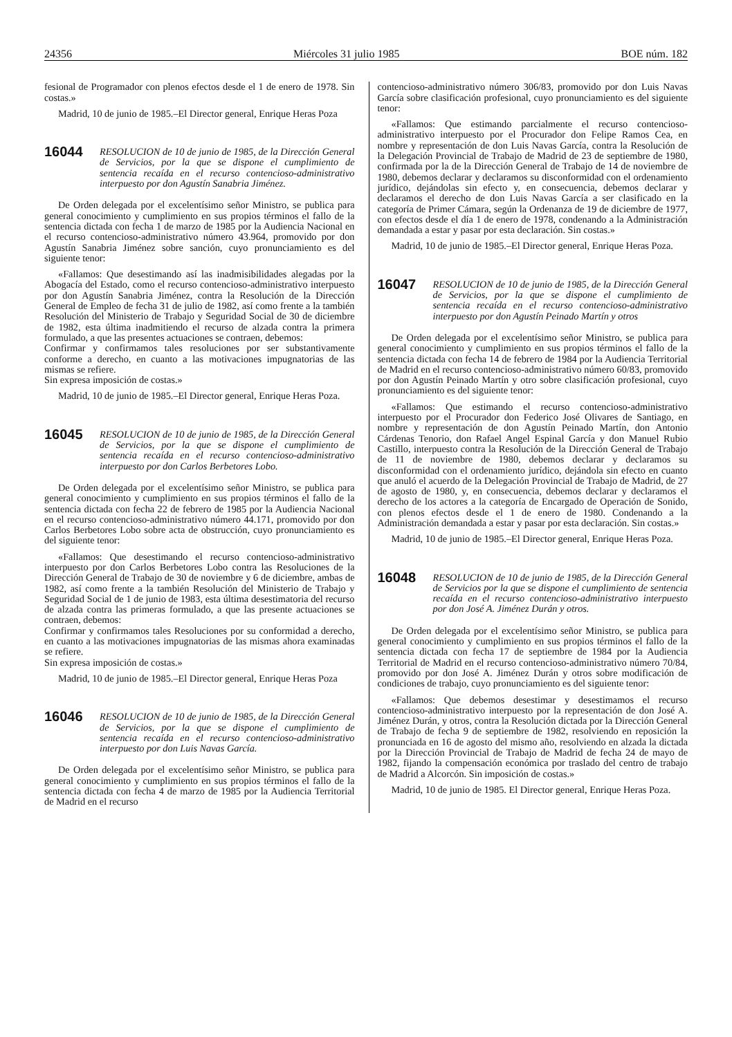24356 Miércoles 31 julio 1985 BOE núm. 182
fesional de Programador con plenos efectos desde el 1 de enero de 1978. Sin costas.»
Madrid, 10 de junio de 1985.–El Director general, Enrique Heras Poza
16044
RESOLUCION de 10 de junio de 1985, de la Dirección General de Servicios, por la que se dispone el cumplimiento de sentencia recaída en el recurso contencioso-administrativo interpuesto por don Agustín Sanabria Jiménez.
De Orden delegada por el excelentísimo señor Ministro, se publica para general conocimiento y cumplimiento en sus propios términos el fallo de la sentencia dictada con fecha 1 de marzo de 1985 por la Audiencia Nacional en el recurso contencioso-administrativo número 43.964, promovido por don Agustín Sanabria Jiménez sobre sanción, cuyo pronunciamiento es del siguiente tenor:
«Fallamos: Que desestimando así las inadmisibilidades alegadas por la Abogacía del Estado, como el recurso contencioso-administrativo interpuesto por don Agustín Sanabria Jiménez, contra la Resolución de la Dirección General de Empleo de fecha 31 de julio de 1982, así como frente a la también Resolución del Ministerio de Trabajo y Seguridad Social de 30 de diciembre de 1982, esta última inadmitiendo el recurso de alzada contra la primera formulado, a que las presentes actuaciones se contraen, debemos:
Confirmar y confirmamos tales resoluciones por ser substantivamente conforme a derecho, en cuanto a las motivaciones impugnatorias de las mismas se refiere.
Sin expresa imposición de costas.»
Madrid, 10 de junio de 1985.–El Director general, Enrique Heras Poza.
16045
RESOLUCION de 10 de junio de 1985, de la Dirección General de Servicios, por la que se dispone el cumplimiento de sentencia recaída en el recurso contencioso-administrativo interpuesto por don Carlos Berbetores Lobo.
De Orden delegada por el excelentísimo señor Ministro, se publica para general conocimiento y cumplimiento en sus propios términos el fallo de la sentencia dictada con fecha 22 de febrero de 1985 por la Audiencia Nacional en el recurso contencioso-administrativo número 44.171, promovido por don Carlos Berbetores Lobo sobre acta de obstrucción, cuyo pronunciamiento es del siguiente tenor:
«Fallamos: Que desestimando el recurso contencioso-administrativo interpuesto por don Carlos Berbetores Lobo contra las Resoluciones de la Dirección General de Trabajo de 30 de noviembre y 6 de diciembre, ambas de 1982, así como frente a la también Resolución del Ministerio de Trabajo y Seguridad Social de 1 de junio de 1983, esta última desestimatoria del recurso de alzada contra las primeras formulado, a que las presente actuaciones se contraen, debemos:
Confirmar y confirmamos tales Resoluciones por su conformidad a derecho, en cuanto a las motivaciones impugnatorias de las mismas ahora examinadas se refiere.
Sin expresa imposición de costas.»
Madrid, 10 de junio de 1985.–El Director general, Enrique Heras Poza
16046
RESOLUCION de 10 de junio de 1985, de la Dirección General de Servicios, por la que se dispone el cumplimiento de sentencia recaída en el recurso contencioso-administrativo interpuesto por don Luis Navas García.
De Orden delegada por el excelentísimo señor Ministro, se publica para general conocimiento y cumplimiento en sus propios términos el fallo de la sentencia dictada con fecha 4 de marzo de 1985 por la Audiencia Territorial de Madrid en el recurso
contencioso-administrativo número 306/83, promovido por don Luis Navas García sobre clasificación profesional, cuyo pronunciamiento es del siguiente tenor:
«Fallamos: Que estimando parcialmente el recurso contencioso-administrativo interpuesto por el Procurador don Felipe Ramos Cea, en nombre y representación de don Luis Navas García, contra la Resolución de la Delegación Provincial de Trabajo de Madrid de 23 de septiembre de 1980, confirmada por la de la Dirección General de Trabajo de 14 de noviembre de 1980, debemos declarar y declaramos su disconformidad con el ordenamiento jurídico, dejándolas sin efecto y, en consecuencia, debemos declarar y declaramos el derecho de don Luis Navas García a ser clasificado en la categoría de Primer Cámara, según la Ordenanza de 19 de diciembre de 1977, con efectos desde el día 1 de enero de 1978, condenando a la Administración demandada a estar y pasar por esta declaración. Sin costas.»
Madrid, 10 de junio de 1985.–El Director general, Enrique Heras Poza.
16047
RESOLUCION de 10 de junio de 1985, de la Dirección General de Servicios, por la que se dispone el cumplimiento de sentencia recaída en el recurso contencioso-administrativo interpuesto por don Agustín Peinado Martín y otros
De Orden delegada por el excelentísimo señor Ministro, se publica para general conocimiento y cumplimiento en sus propios términos el fallo de la sentencia dictada con fecha 14 de febrero de 1984 por la Audiencia Territorial de Madrid en el recurso contencioso-administrativo número 60/83, promovido por don Agustín Peinado Martín y otro sobre clasificación profesional, cuyo pronunciamiento es del siguiente tenor:
«Fallamos: Que estimando el recurso contencioso-administrativo interpuesto por el Procurador don Federico José Olivares de Santiago, en nombre y representación de don Agustín Peinado Martín, don Antonio Cárdenas Tenorio, don Rafael Angel Espinal García y don Manuel Rubio Castillo, interpuesto contra la Resolución de la Dirección General de Trabajo de 11 de noviembre de 1980, debemos declarar y declaramos su disconformidad con el ordenamiento jurídico, dejándola sin efecto en cuanto que anuló el acuerdo de la Delegación Provincial de Trabajo de Madrid, de 27 de agosto de 1980, y, en consecuencia, debemos declarar y declaramos el derecho de los actores a la categoría de Encargado de Operación de Sonido, con plenos efectos desde el 1 de enero de 1980. Condenando a la Administración demandada a estar y pasar por esta declaración. Sin costas.»
Madrid, 10 de junio de 1985.–El Director general, Enrique Heras Poza.
16048
RESOLUCION de 10 de junio de 1985, de la Dirección General de Servicios por la que se dispone el cumplimiento de sentencia recaída en el recurso contencioso-administrativo interpuesto por don José A. Jiménez Durán y otros.
De Orden delegada por el excelentísimo señor Ministro, se publica para general conocimiento y cumplimiento en sus propios términos el fallo de la sentencia dictada con fecha 17 de septiembre de 1984 por la Audiencia Territorial de Madrid en el recurso contencioso-administrativo número 70/84, promovido por don José A. Jiménez Durán y otros sobre modificación de condiciones de trabajo, cuyo pronunciamiento es del siguiente tenor:
«Fallamos: Que debemos desestimar y desestimamos el recurso contencioso-administrativo interpuesto por la representación de don José A. Jiménez Durán, y otros, contra la Resolución dictada por la Dirección General de Trabajo de fecha 9 de septiembre de 1982, resolviendo en reposición la pronunciada en 16 de agosto del mismo año, resolviendo en alzada la dictada por la Dirección Provincial de Trabajo de Madrid de fecha 24 de mayo de 1982, fijando la compensación económica por traslado del centro de trabajo de Madrid a Alcorcón. Sin imposición de costas.»
Madrid, 10 de junio de 1985. El Director general, Enrique Heras Poza.